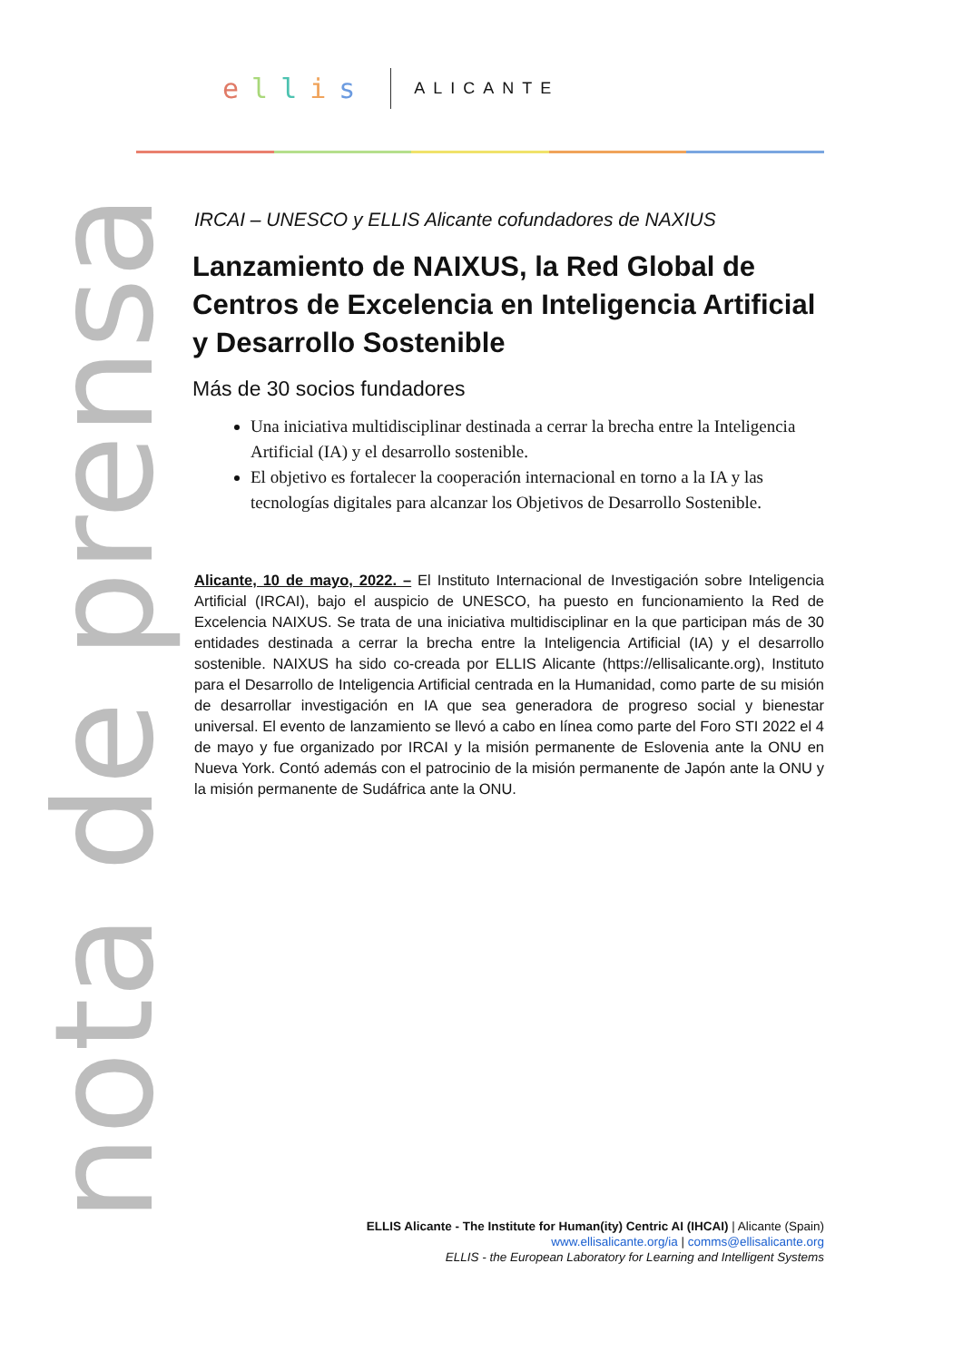ellis
ALICANTE
nota de prensa
IRCAI – UNESCO y ELLIS Alicante cofundadores de NAXIUS
Lanzamiento de NAIXUS, la Red Global de Centros de Excelencia en Inteligencia Artificial y Desarrollo Sostenible
Más de 30 socios fundadores
Una iniciativa multidisciplinar destinada a cerrar la brecha entre la Inteligencia Artificial (IA) y el desarrollo sostenible.
El objetivo es fortalecer la cooperación internacional en torno a la IA y las tecnologías digitales para alcanzar los Objetivos de Desarrollo Sostenible.
Alicante, 10 de mayo, 2022. – El Instituto Internacional de Investigación sobre Inteligencia Artificial (IRCAI), bajo el auspicio de UNESCO, ha puesto en funcionamiento la Red de Excelencia NAIXUS. Se trata de una iniciativa multidisciplinar en la que participan más de 30 entidades destinada a cerrar la brecha entre la Inteligencia Artificial (IA) y el desarrollo sostenible. NAIXUS ha sido co-creada por ELLIS Alicante (https://ellisalicante.org), Instituto para el Desarrollo de Inteligencia Artificial centrada en la Humanidad, como parte de su misión de desarrollar investigación en IA que sea generadora de progreso social y bienestar universal. El evento de lanzamiento se llevó a cabo en línea como parte del Foro STI 2022 el 4 de mayo y fue organizado por IRCAI y la misión permanente de Eslovenia ante la ONU en Nueva York. Contó además con el patrocinio de la misión permanente de Japón ante la ONU y la misión permanente de Sudáfrica ante la ONU.
ELLIS Alicante - The Institute for Human(ity) Centric AI (IHCAI) | Alicante (Spain)
www.ellisalicante.org/ia | comms@ellisalicante.org
ELLIS - the European Laboratory for Learning and Intelligent Systems